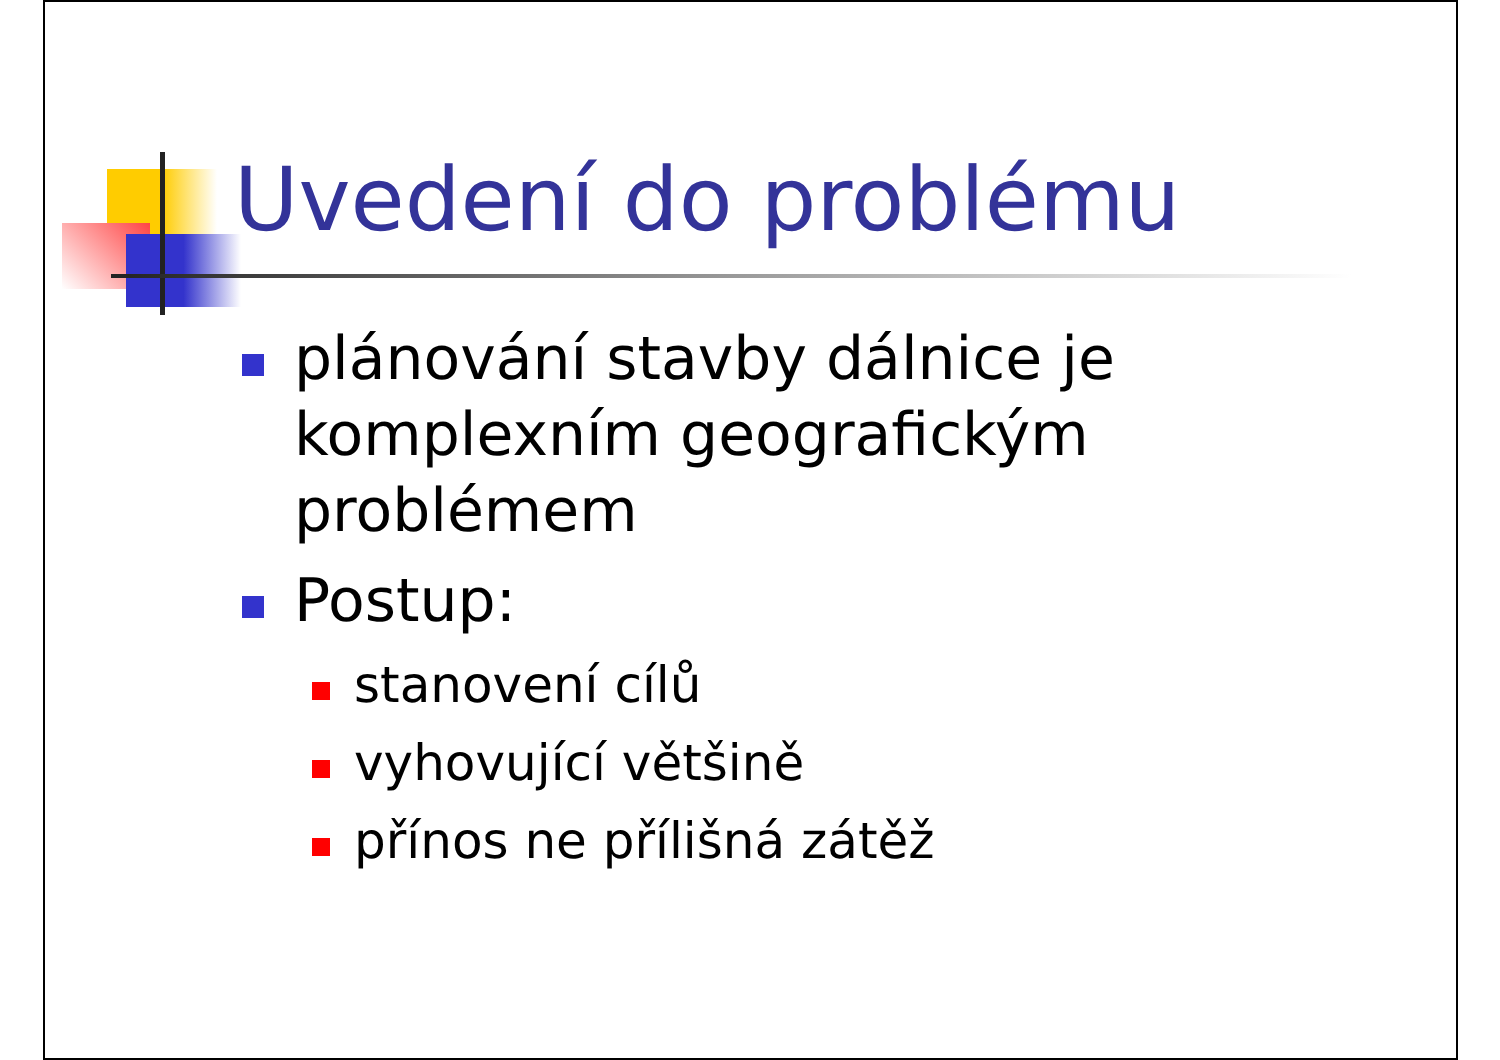Uvedení do problému
plánování stavby dálnice je komplexním geografickým problémem
Postup:
stanovení cílů
vyhovující většině
přínos ne přílišná zátěž